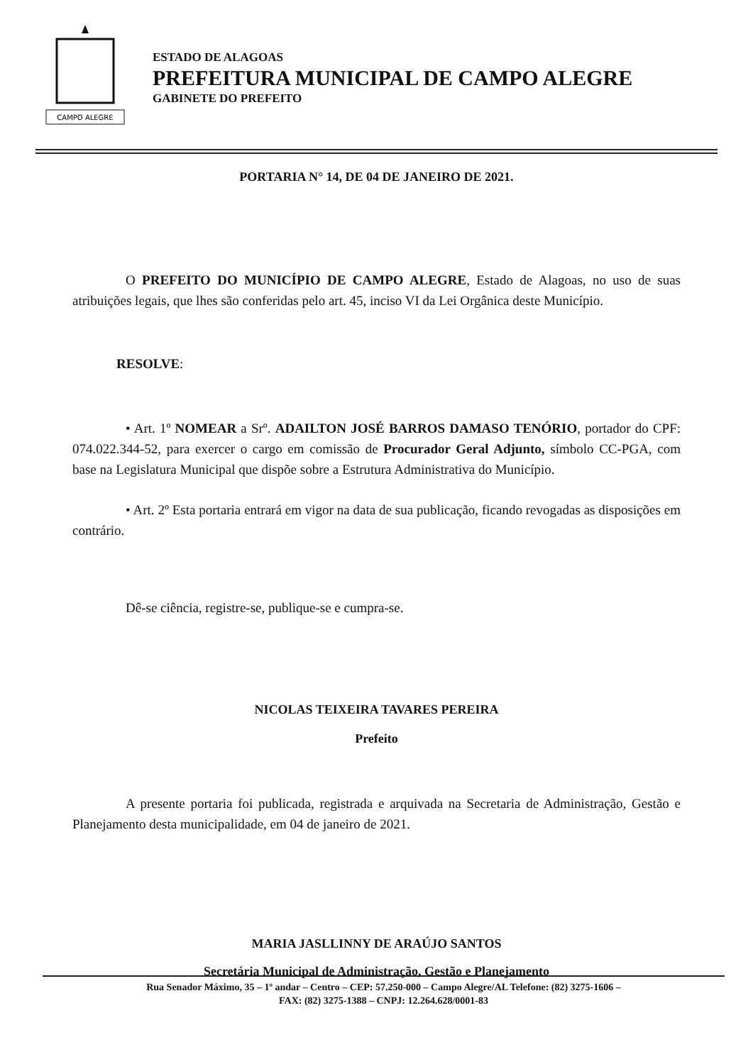CAMPO ALEGRE
ESTADO DE ALAGOAS
PREFEITURA MUNICIPAL DE CAMPO ALEGRE
GABINETE DO PREFEITO
PORTARIA N° 14, DE 04 DE JANEIRO DE 2021.
O PREFEITO DO MUNICÍPIO DE CAMPO ALEGRE, Estado de Alagoas, no uso de suas atribuições legais, que lhes são conferidas pelo art. 45, inciso VI da Lei Orgânica deste Município.
RESOLVE:
• Art. 1º NOMEAR a Srº. ADAILTON JOSÉ BARROS DAMASO TENÓRIO, portador do CPF: 074.022.344-52, para exercer o cargo em comissão de Procurador Geral Adjunto, símbolo CC-PGA, com base na Legislatura Municipal que dispõe sobre a Estrutura Administrativa do Município.
• Art. 2º Esta portaria entrará em vigor na data de sua publicação, ficando revogadas as disposições em contrário.
Dê-se ciência, registre-se, publique-se e cumpra-se.
NICOLAS TEIXEIRA TAVARES PEREIRA
Prefeito
A presente portaria foi publicada, registrada e arquivada na Secretaria de Administração, Gestão e Planejamento desta municipalidade, em 04 de janeiro de 2021.
MARIA JASLLINNY DE ARAÚJO SANTOS
Secretária Municipal de Administração, Gestão e Planejamento
Rua Senador Máximo, 35 – 1º andar – Centro – CEP: 57.250-000 – Campo Alegre/AL Telefone: (82) 3275-1606 –
FAX: (82) 3275-1388 – CNPJ: 12.264.628/0001-83